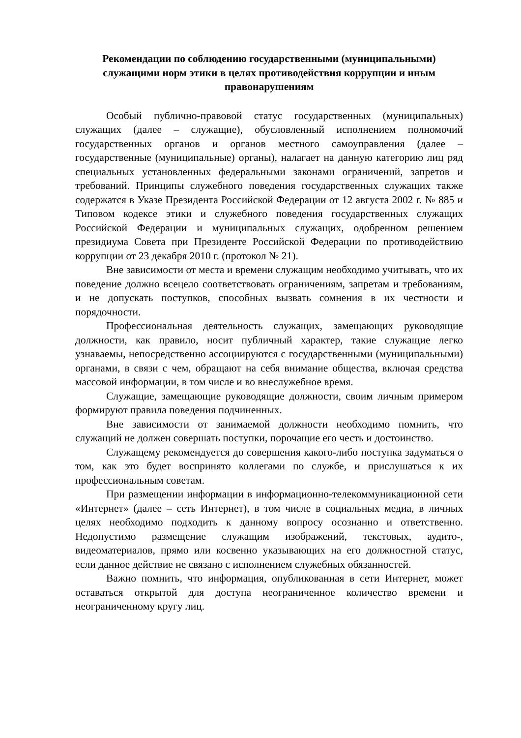Рекомендации по соблюдению государственными (муниципальными) служащими норм этики в целях противодействия коррупции и иным правонарушениям
Особый публично-правовой статус государственных (муниципальных) служащих (далее – служащие), обусловленный исполнением полномочий государственных органов и органов местного самоуправления (далее – государственные (муниципальные) органы), налагает на данную категорию лиц ряд специальных установленных федеральными законами ограничений, запретов и требований. Принципы служебного поведения государственных служащих также содержатся в Указе Президента Российской Федерации от 12 августа 2002 г. № 885 и Типовом кодексе этики и служебного поведения государственных служащих Российской Федерации и муниципальных служащих, одобренном решением президиума Совета при Президенте Российской Федерации по противодействию коррупции от 23 декабря 2010 г. (протокол № 21).
Вне зависимости от места и времени служащим необходимо учитывать, что их поведение должно всецело соответствовать ограничениям, запретам и требованиям, и не допускать поступков, способных вызвать сомнения в их честности и порядочности.
Профессиональная деятельность служащих, замещающих руководящие должности, как правило, носит публичный характер, такие служащие легко узнаваемы, непосредственно ассоциируются с государственными (муниципальными) органами, в связи с чем, обращают на себя внимание общества, включая средства массовой информации, в том числе и во внеслужебное время.
Служащие, замещающие руководящие должности, своим личным примером формируют правила поведения подчиненных.
Вне зависимости от занимаемой должности необходимо помнить, что служащий не должен совершать поступки, порочащие его честь и достоинство.
Служащему рекомендуется до совершения какого-либо поступка задуматься о том, как это будет воспринято коллегами по службе, и прислушаться к их профессиональным советам.
При размещении информации в информационно-телекоммуникационной сети «Интернет» (далее – сеть Интернет), в том числе в социальных медиа, в личных целях необходимо подходить к данному вопросу осознанно и ответственно. Недопустимо размещение служащим изображений, текстовых, аудито-, видеоматериалов, прямо или косвенно указывающих на его должностной статус, если данное действие не связано с исполнением служебных обязанностей.
Важно помнить, что информация, опубликованная в сети Интернет, может оставаться открытой для доступа неограниченное количество времени и неограниченному кругу лиц.